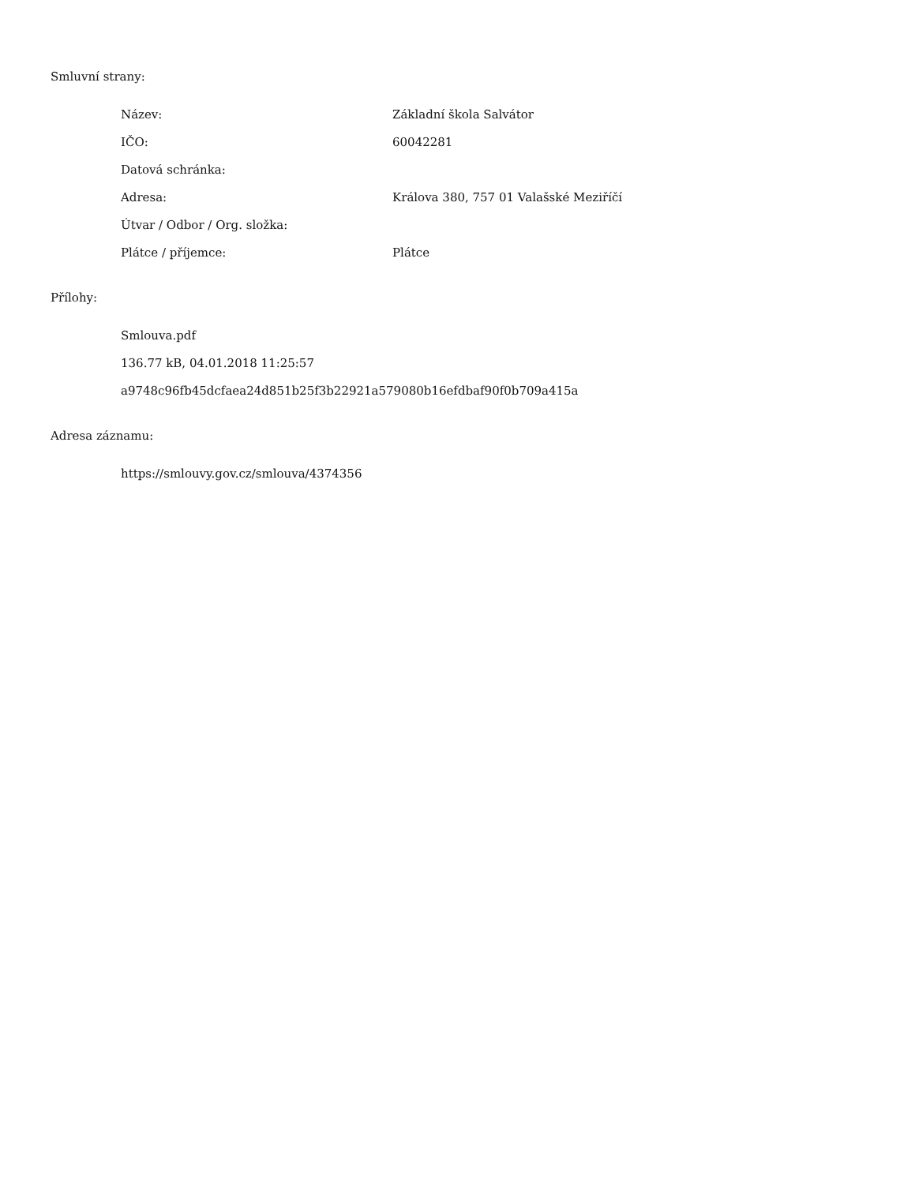Smluvní strany:
| Název: | Základní škola Salvátor |
| IČO: | 60042281 |
| Datová schránka: | |
| Adresa: | Králova 380, 757 01 Valašské Meziříčí |
| Útvar / Odbor / Org. složka: | |
| Plátce / příjemce: | Plátce |
Přílohy:
Smlouva.pdf
136.77 kB, 04.01.2018 11:25:57
a9748c96fb45dcfaea24d851b25f3b22921a579080b16efdbaf90f0b709a415a
Adresa záznamu:
https://smlouvy.gov.cz/smlouva/4374356